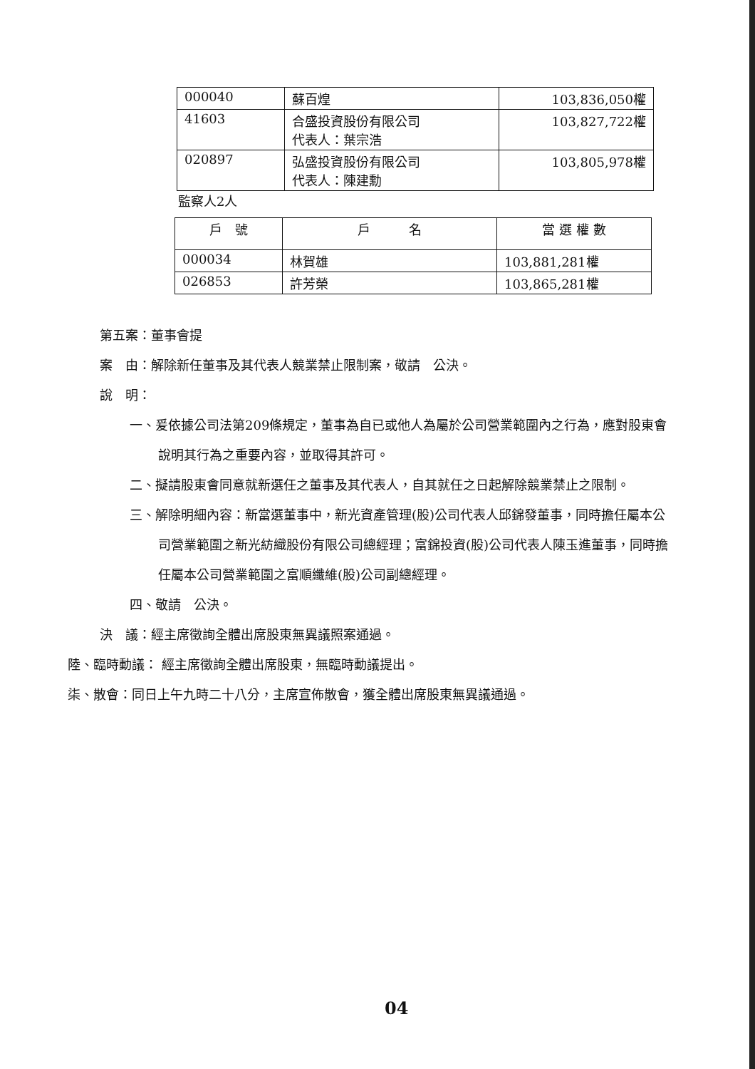| 000040 | 蘇百煌 | 103,836,050權 |
| 41603 | 合盛投資股份有限公司 代表人：葉宗浩 | 103,827,722權 |
| 020897 | 弘盛投資股份有限公司 代表人：陳建勳 | 103,805,978權 |
監察人2人
| 戶 號 | 戶 名 | 當 選 權 數 |
| --- | --- | --- |
| 000034 | 林賀雄 | 103,881,281權 |
| 026853 | 許芳榮 | 103,865,281權 |
第五案：董事會提
案　由：解除新任董事及其代表人競業禁止限制案，敬請　公決。
說　明：
一、爰依據公司法第209條規定，董事為自已或他人為屬於公司營業範圍內之行為，應對股東會說明其行為之重要內容，並取得其許可。
二、擬請股東會同意就新選任之董事及其代表人，自其就任之日起解除競業禁止之限制。
三、解除明細內容：新當選董事中，新光資產管理(股)公司代表人邱錦發董事，同時擔任屬本公司營業範圍之新光紡織股份有限公司總經理；富錦投資(股)公司代表人陳玉進董事，同時擔任屬本公司營業範圍之富順纖維(股)公司副總經理。
四、敬請　公決。
決　議：經主席徵詢全體出席股東無異議照案通過。
陸、臨時動議： 經主席徵詢全體出席股東，無臨時動議提出。
柒、散會：同日上午九時二十八分，主席宣佈散會，獲全體出席股東無異議通過。
04